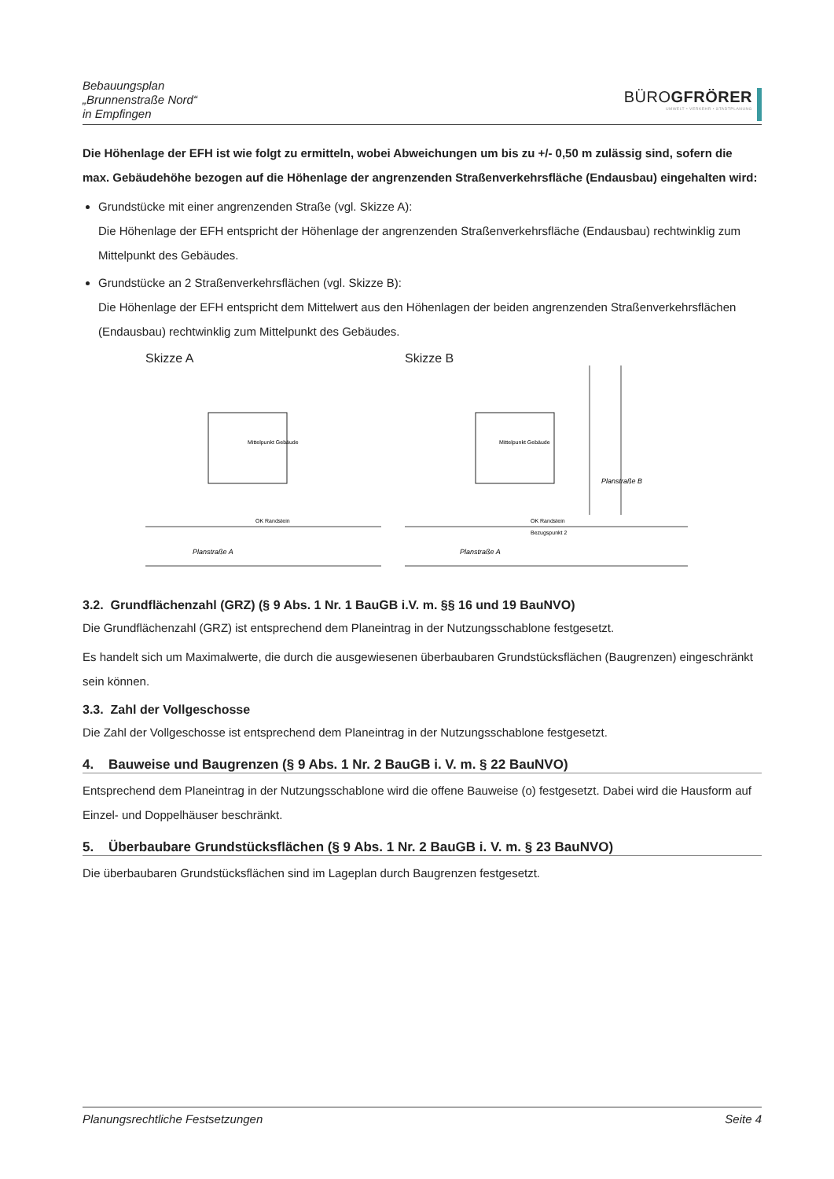Bebauungsplan
„Brunnenstraße Nord“
in Empfingen
BÜROGFRÖRER
UMWELT • VERKEHR • STADTPLANUNG
Die Höhenlage der EFH ist wie folgt zu ermitteln, wobei Abweichungen um bis zu +/- 0,50 m zulässig sind, sofern die max. Gebäudehöhe bezogen auf die Höhenlage der angrenzenden Straßenverkehrs­fläche (Endausbau) eingehalten wird:
Grundstücke mit einer angrenzenden Straße (vgl. Skizze A):
Die Höhenlage der EFH entspricht der Höhenlage der angrenzenden Straßenverkehrsfläche (Endausbau) rechtwinklig zum Mittelpunkt des Gebäudes.
Grundstücke an 2 Straßenverkehrsflächen (vgl. Skizze B):
Die Höhenlage der EFH entspricht dem Mittelwert aus den Höhenlagen der beiden angrenzenden Straßenverkehrsflächen (Endausbau) rechtwinklig zum Mittelpunkt des Gebäudes.
Skizze A
Mittelpunkt Gebäude
OK Randstein
Planstraße A
Skizze B
Mittelpunkt Gebäude
OK Randstein
Bezugspunkt 2
Planstraße A
Planstraße B
3.2. Grundflächenzahl (GRZ) (§ 9 Abs. 1 Nr. 1 BauGB i.V. m. §§ 16 und 19 BauNVO)
Die Grundflächenzahl (GRZ) ist entsprechend dem Planeintrag in der Nutzungsschablone festgesetzt.
Es handelt sich um Maximalwerte, die durch die ausgewiesenen überbaubaren Grundstücksflächen (Bau­grenzen) eingeschränkt sein können.
3.3. Zahl der Vollgeschosse
Die Zahl der Vollgeschosse ist entsprechend dem Planeintrag in der Nutzungsschablone festgesetzt.
4. Bauweise und Baugrenzen (§ 9 Abs. 1 Nr. 2 BauGB i. V. m. § 22 BauNVO)
Entsprechend dem Planeintrag in der Nutzungsschablone wird die offene Bauweise (o) festgesetzt. Dabei wird die Hausform auf Einzel- und Doppelhäuser beschränkt.
5. Überbaubare Grundstücksflächen (§ 9 Abs. 1 Nr. 2 BauGB i. V. m. § 23 BauNVO)
Die überbaubaren Grundstücksflächen sind im Lageplan durch Baugrenzen festgesetzt.
Planungsrechtliche Festsetzungen Seite 4